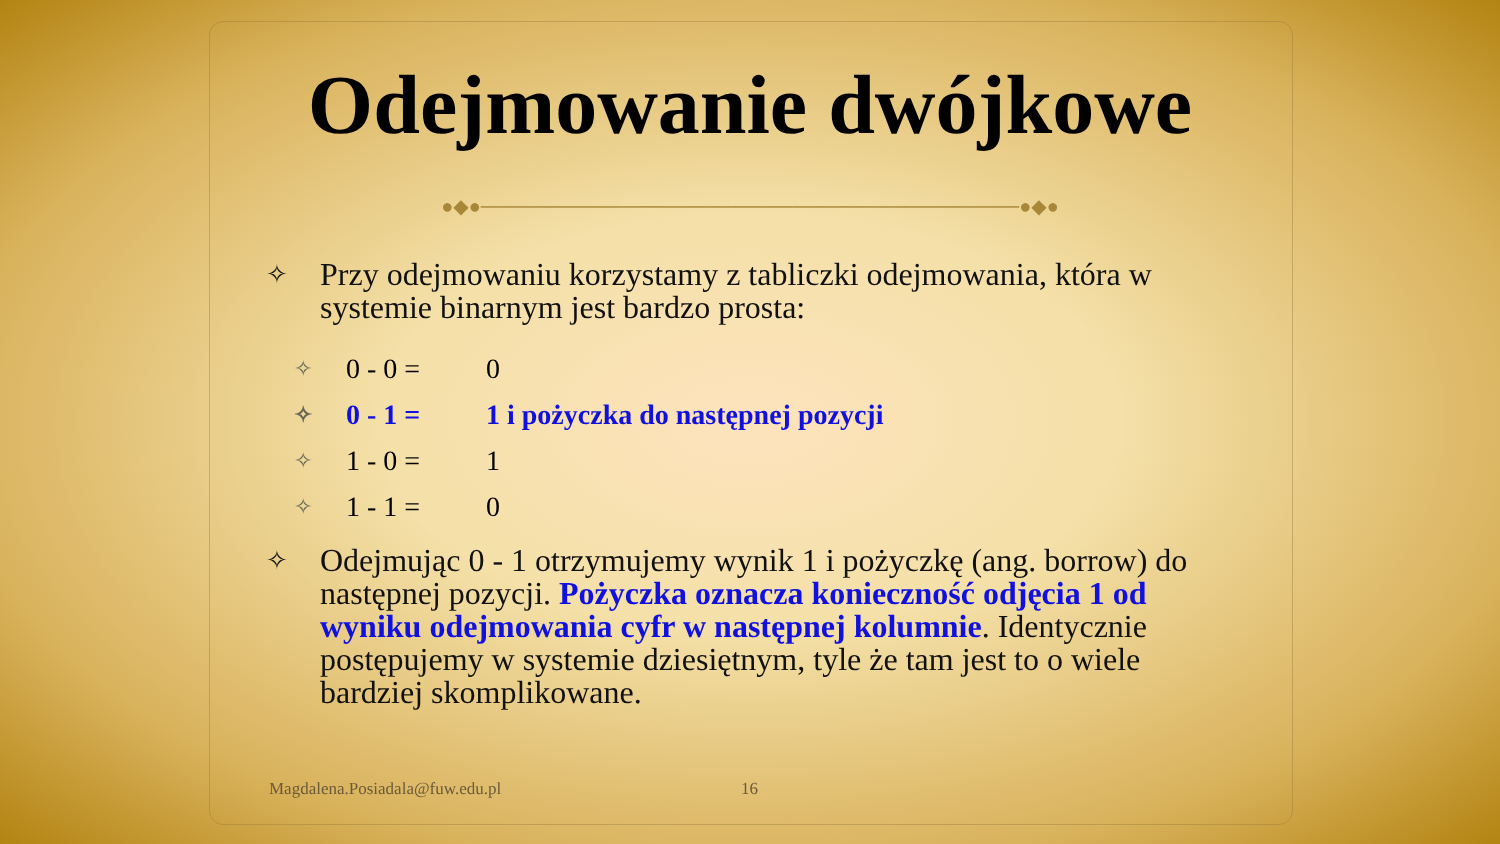Odejmowanie dwójkowe
●◆●──────────────────────────────────────●◆●
✧ Przy odejmowaniu korzystamy z tabliczki odejmowania, która w systemie binarnym jest bardzo prosta:
✧ 0 - 0 = 0
✧ 0 - 1 = 1 i pożyczka do następnej pozycji
✧ 1 - 0 = 1
✧ 1 - 1 = 0
✧ Odejmując 0 - 1 otrzymujemy wynik 1 i pożyczkę (ang. borrow) do następnej pozycji. Pożyczka oznacza konieczność odjęcia 1 od wyniku odejmowania cyfr w następnej kolumnie. Identycznie postępujemy w systemie dziesiętnym, tyle że tam jest to o wiele bardziej skomplikowane.
Magdalena.Posiadala@fuw.edu.pl 16